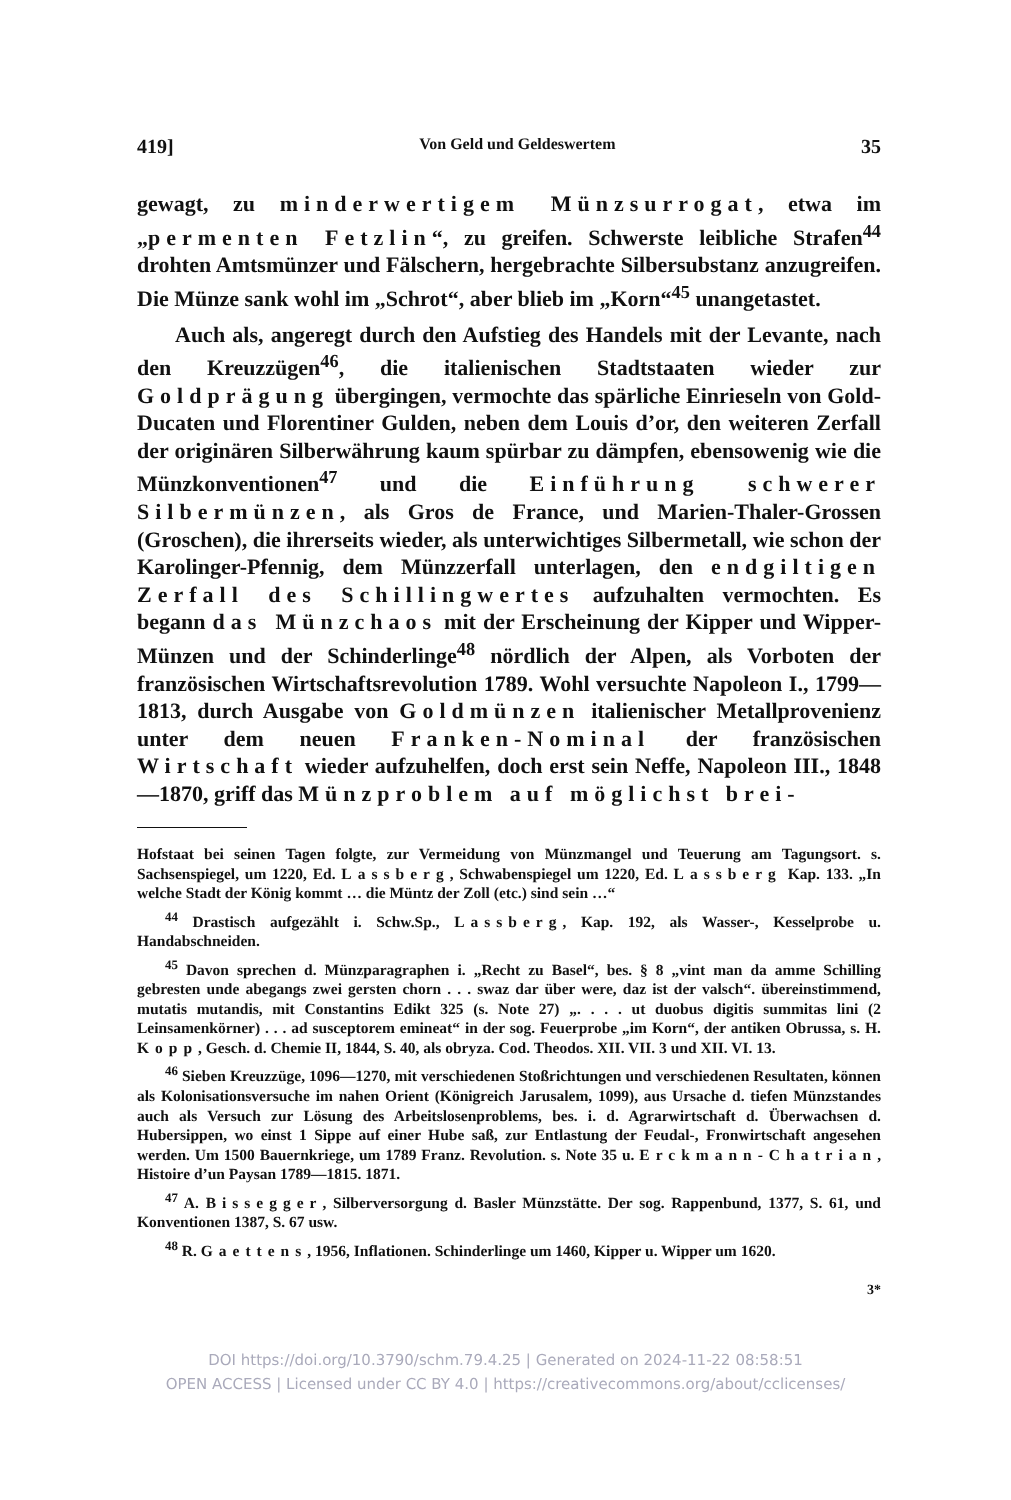419] Von Geld und Geldeswertem 35
gewagt, zu minderwertigem Münzsurrogat, etwa im „permenten Fetzlin“, zu greifen. Schwerste leibliche Strafen<sup>44</sup> drohten Amtsmünzer und Fälschern, hergebrachte Silbersubstanz anzugreifen. Die Münze sank wohl im „Schrot“, aber blieb im „Korn“<sup>45</sup> unangetastet.
Auch als, angeregt durch den Aufstieg des Handels mit der Levante, nach den Kreuzzügen<sup>46</sup>, die italienischen Stadtstaaten wieder zur Goldprägung übergingen, vermochte das spärliche Einrieseln von Gold-Ducaten und Florentiner Gulden, neben dem Louis d’or, den weiteren Zerfall der originären Silberwährung kaum spürbar zu dämpfen, ebensowenig wie die Münzkonventionen<sup>47</sup> und die Einführung schwerer Silbermünzen, als Gros de France, und Marien-Thaler-Grossen (Groschen), die ihrerseits wieder, als unterwichtiges Silbermetall, wie schon der Karolinger-Pfennig, dem Münzzerfall unterlagen, den endgiltigen Zerfall des Schillingwertes aufzuhalten vermochten. Es begann das Münzchaos mit der Erscheinung der Kipper und Wipper-Münzen und der Schinderlinge<sup>48</sup> nördlich der Alpen, als Vorboten der französischen Wirtschaftsrevolution 1789. Wohl versuchte Napoleon I., 1799—1813, durch Ausgabe von Goldmünzen italienischer Metallprovenienz unter dem neuen Franken-Nominal der französischen Wirtschaft wieder aufzuhelfen, doch erst sein Neffe, Napoleon III., 1848—1870, griff das Münzproblem auf möglichst brei-
Hofstaat bei seinen Tagen folgte, zur Vermeidung von Münzmangel und Teuerung am Tagungsort. s. Sachsenspiegel, um 1220, Ed. Lassberg, Schwabenspiegel um 1220, Ed. Lassberg Kap. 133. „In welche Stadt der König kommt … die Müntz der Zoll (etc.) sind sein …“
<sup>44</sup> Drastisch aufgezählt i. Schw.Sp., Lassberg, Kap. 192, als Wasser-, Kesselprobe u. Handabschneiden.
<sup>45</sup> Davon sprechen d. Münzparagraphen i. „Recht zu Basel“, bes. § 8 „vint man da amme Schilling gebresten unde abegangs zwei gersten chorn . . . swaz dar über were, daz ist der valsch“. übereinstimmend, mutatis mutandis, mit Constantins Edikt 325 (s. Note 27) „. . . . ut duobus digitis summitas lini (2 Leinsamenkörner) . . . ad susceptorem emineat“ in der sog. Feuerprobe „im Korn“, der antiken Obrussa, s. H. Kopp, Gesch. d. Chemie II, 1844, S. 40, als obryza. Cod. Theodos. XII. VII. 3 und XII. VI. 13.
<sup>46</sup> Sieben Kreuzzüge, 1096—1270, mit verschiedenen Stoßrichtungen und verschiedenen Resultaten, können als Kolonisationsversuche im nahen Orient (Königreich Jarusalem, 1099), aus Ursache d. tiefen Münzstandes auch als Versuch zur Lösung des Arbeitslosenproblems, bes. i. d. Agrarwirtschaft d. Überwachsen d. Hubersippen, wo einst 1 Sippe auf einer Hube saß, zur Entlastung der Feudal-, Fronwirtschaft angesehen werden. Um 1500 Bauernkriege, um 1789 Franz. Revolution. s. Note 35 u. Erckmann-Chatrian, Histoire d’un Paysan 1789—1815. 1871.
<sup>47</sup> A. Bissegger, Silberversorgung d. Basler Münzstätte. Der sog. Rappenbund, 1377, S. 61, und Konventionen 1387, S. 67 usw.
<sup>48</sup> R. Gaettens, 1956, Inflationen. Schinderlinge um 1460, Kipper u. Wipper um 1620.
3*
DOI https://doi.org/10.3790/schm.79.4.25 | Generated on 2024-11-22 08:58:51
OPEN ACCESS | Licensed under CC BY 4.0 | https://creativecommons.org/about/cclicenses/